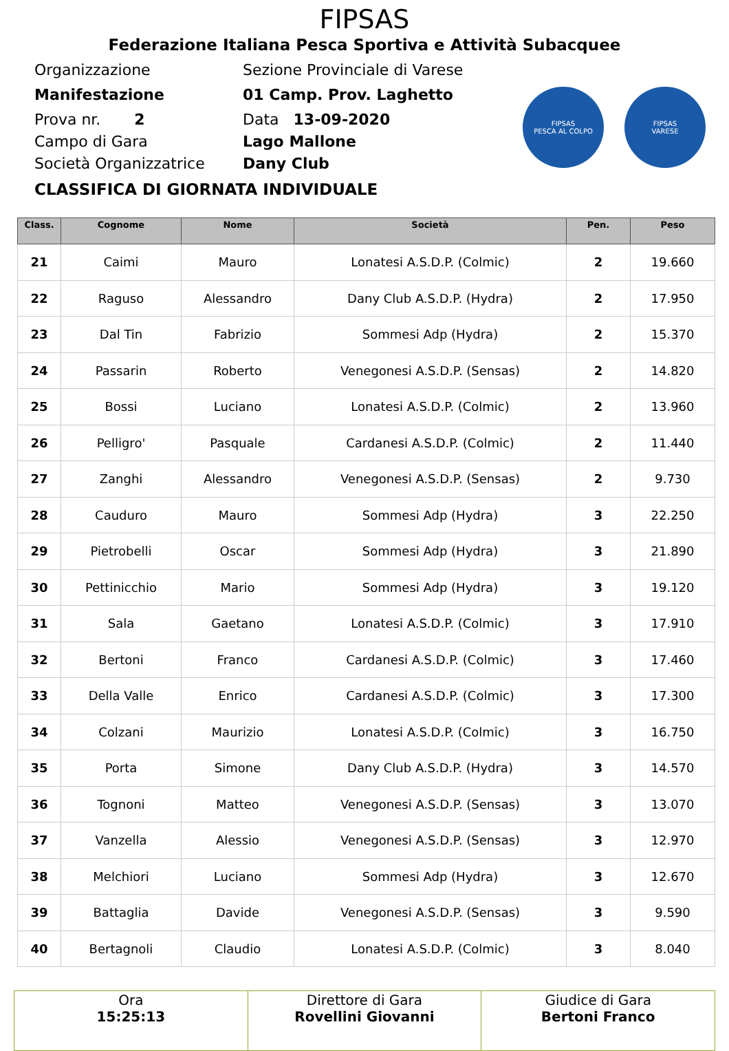FIPSAS
Federazione Italiana Pesca Sportiva e Attività Subacquee
Organizzazione Sezione Provinciale di Varese
Manifestazione 01 Camp. Prov. Laghetto
Prova nr. 2 Data 13-09-2020
Campo di Gara Lago Mallone
Società Organizzatrice Dany Club
FIPSAS
PESCA AL COLPO
FIPSAS
VARESE
CLASSIFICA DI GIORNATA INDIVIDUALE
| Class. | Cognome | Nome | Società | Pen. | Peso |
| --- | --- | --- | --- | --- | --- |
| 21 | Caimi | Mauro | Lonatesi A.S.D.P. (Colmic) | 2 | 19.660 |
| 22 | Raguso | Alessandro | Dany Club A.S.D.P. (Hydra) | 2 | 17.950 |
| 23 | Dal Tin | Fabrizio | Sommesi Adp (Hydra) | 2 | 15.370 |
| 24 | Passarin | Roberto | Venegonesi A.S.D.P. (Sensas) | 2 | 14.820 |
| 25 | Bossi | Luciano | Lonatesi A.S.D.P. (Colmic) | 2 | 13.960 |
| 26 | Pelligro' | Pasquale | Cardanesi A.S.D.P. (Colmic) | 2 | 11.440 |
| 27 | Zanghi | Alessandro | Venegonesi A.S.D.P. (Sensas) | 2 | 9.730 |
| 28 | Cauduro | Mauro | Sommesi Adp (Hydra) | 3 | 22.250 |
| 29 | Pietrobelli | Oscar | Sommesi Adp (Hydra) | 3 | 21.890 |
| 30 | Pettinicchio | Mario | Sommesi Adp (Hydra) | 3 | 19.120 |
| 31 | Sala | Gaetano | Lonatesi A.S.D.P. (Colmic) | 3 | 17.910 |
| 32 | Bertoni | Franco | Cardanesi A.S.D.P. (Colmic) | 3 | 17.460 |
| 33 | Della Valle | Enrico | Cardanesi A.S.D.P. (Colmic) | 3 | 17.300 |
| 34 | Colzani | Maurizio | Lonatesi A.S.D.P. (Colmic) | 3 | 16.750 |
| 35 | Porta | Simone | Dany Club A.S.D.P. (Hydra) | 3 | 14.570 |
| 36 | Tognoni | Matteo | Venegonesi A.S.D.P. (Sensas) | 3 | 13.070 |
| 37 | Vanzella | Alessio | Venegonesi A.S.D.P. (Sensas) | 3 | 12.970 |
| 38 | Melchiori | Luciano | Sommesi Adp (Hydra) | 3 | 12.670 |
| 39 | Battaglia | Davide | Venegonesi A.S.D.P. (Sensas) | 3 | 9.590 |
| 40 | Bertagnoli | Claudio | Lonatesi A.S.D.P. (Colmic) | 3 | 8.040 |
| Ora 15:25:13 | Direttore di Gara Rovellini Giovanni | Giudice di Gara Bertoni Franco |